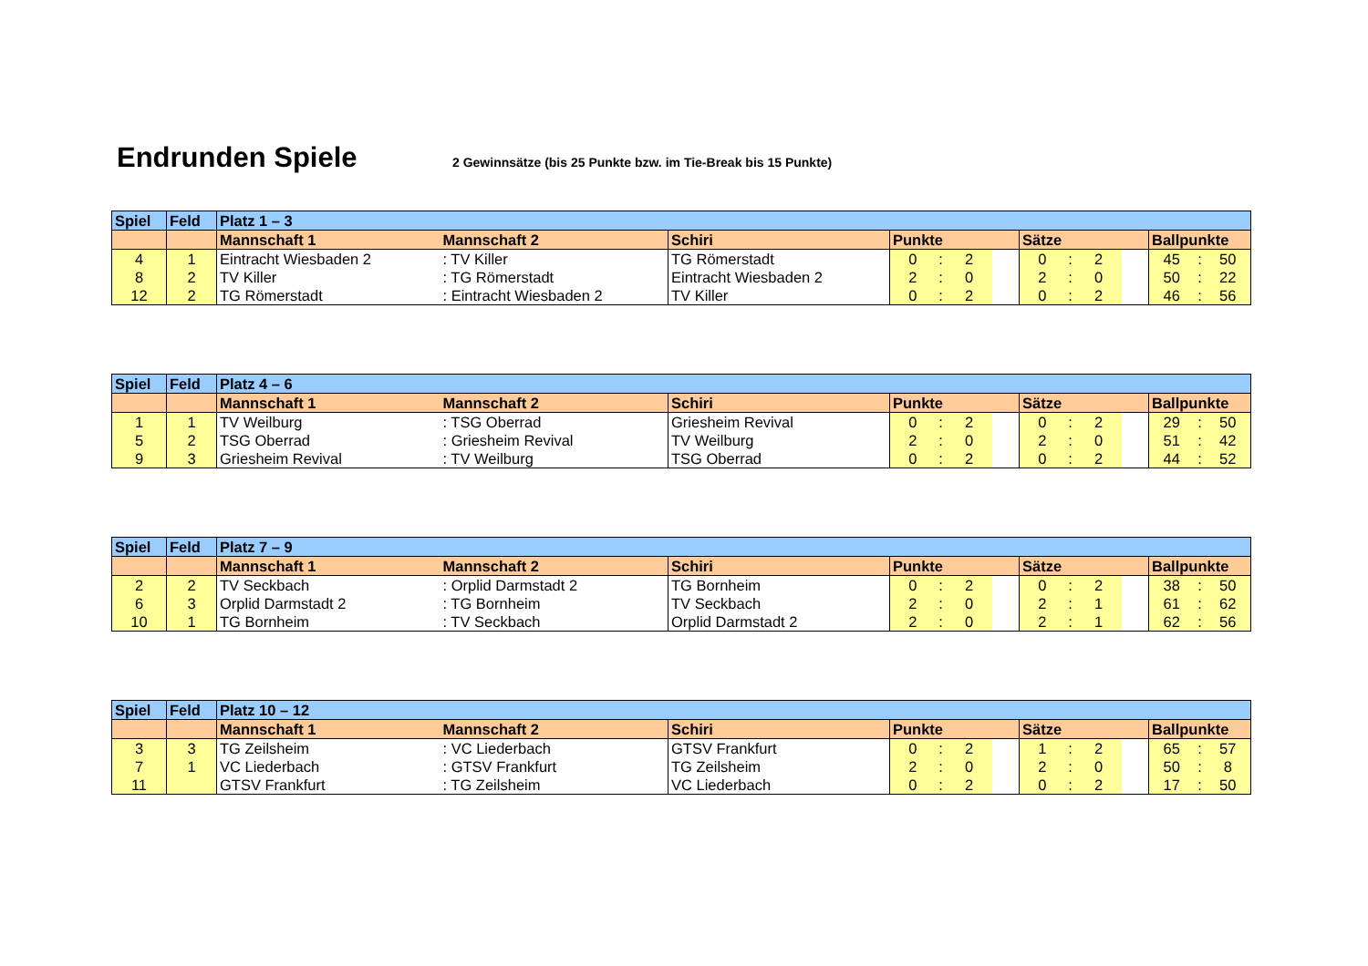Endrunden Spiele
2 Gewinnsätze (bis 25 Punkte bzw. im Tie-Break bis 15 Punkte)
| Spiel | Feld | Platz 1 – 3 | | | | | | | | | | | | | |
| --- | --- | --- | --- | --- | --- | --- | --- | --- | --- | --- | --- | --- | --- | --- | --- |
| | | Mannschaft 1 | Mannschaft 2 | Schiri | Punkte | | | | Sätze | | | | Ballpunkte | | |
| 4 | 1 | Eintracht Wiesbaden 2 | : TV Killer | TG Römerstadt | 0 | : | 2 | | 0 | : | 2 | | 45 | : | 50 |
| 8 | 2 | TV Killer | : TG Römerstadt | Eintracht Wiesbaden 2 | 2 | : | 0 | | 2 | : | 0 | | 50 | : | 22 |
| 12 | 2 | TG Römerstadt | : Eintracht Wiesbaden 2 | TV Killer | 0 | : | 2 | | 0 | : | 2 | | 46 | : | 56 |
| Spiel | Feld | Platz 4 – 6 | | | | | | | | | | | | | |
| --- | --- | --- | --- | --- | --- | --- | --- | --- | --- | --- | --- | --- | --- | --- | --- |
| | | Mannschaft 1 | Mannschaft 2 | Schiri | Punkte | | | | Sätze | | | | Ballpunkte | | |
| 1 | 1 | TV Weilburg | : TSG Oberrad | Griesheim Revival | 0 | : | 2 | | 0 | : | 2 | | 29 | : | 50 |
| 5 | 2 | TSG Oberrad | : Griesheim Revival | TV Weilburg | 2 | : | 0 | | 2 | : | 0 | | 51 | : | 42 |
| 9 | 3 | Griesheim Revival | : TV Weilburg | TSG Oberrad | 0 | : | 2 | | 0 | : | 2 | | 44 | : | 52 |
| Spiel | Feld | Platz 7 – 9 | | | | | | | | | | | | | |
| --- | --- | --- | --- | --- | --- | --- | --- | --- | --- | --- | --- | --- | --- | --- | --- |
| | | Mannschaft 1 | Mannschaft 2 | Schiri | Punkte | | | | Sätze | | | | Ballpunkte | | |
| 2 | 2 | TV Seckbach | : Orplid Darmstadt 2 | TG Bornheim | 0 | : | 2 | | 0 | : | 2 | | 38 | : | 50 |
| 6 | 3 | Orplid Darmstadt 2 | : TG Bornheim | TV Seckbach | 2 | : | 0 | | 2 | : | 1 | | 61 | : | 62 |
| 10 | 1 | TG Bornheim | : TV Seckbach | Orplid Darmstadt 2 | 2 | : | 0 | | 2 | : | 1 | | 62 | : | 56 |
| Spiel | Feld | Platz 10 – 12 | | | | | | | | | | | | | |
| --- | --- | --- | --- | --- | --- | --- | --- | --- | --- | --- | --- | --- | --- | --- | --- |
| | | Mannschaft 1 | Mannschaft 2 | Schiri | Punkte | | | | Sätze | | | | Ballpunkte | | |
| 3 | 3 | TG Zeilsheim | : VC Liederbach | GTSV Frankfurt | 0 | : | 2 | | 1 | : | 2 | | 65 | : | 57 |
| 7 | 1 | VC Liederbach | : GTSV Frankfurt | TG Zeilsheim | 2 | : | 0 | | 2 | : | 0 | | 50 | : | 8 |
| 11 | | GTSV Frankfurt | : TG Zeilsheim | VC Liederbach | 0 | : | 2 | | 0 | : | 2 | | 17 | : | 50 |